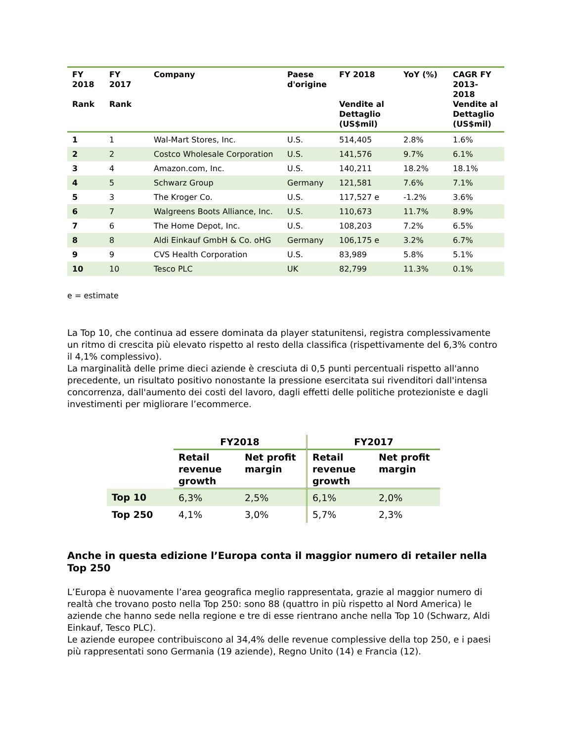| FY 2018 Rank | FY 2017 Rank | Company | Paese d'origine | FY 2018 Vendite al Dettaglio (US$mil) | YoY (%) | CAGR FY 2013-2018 Vendite al Dettaglio (US$mil) |
| --- | --- | --- | --- | --- | --- | --- |
| 1 | 1 | Wal-Mart Stores, Inc. | U.S. | 514,405 | 2.8% | 1.6% |
| 2 | 2 | Costco Wholesale Corporation | U.S. | 141,576 | 9.7% | 6.1% |
| 3 | 4 | Amazon.com, Inc. | U.S. | 140,211 | 18.2% | 18.1% |
| 4 | 5 | Schwarz Group | Germany | 121,581 | 7.6% | 7.1% |
| 5 | 3 | The Kroger Co. | U.S. | 117,527 e | -1.2% | 3.6% |
| 6 | 7 | Walgreens Boots Alliance, Inc. | U.S. | 110,673 | 11.7% | 8.9% |
| 7 | 6 | The Home Depot, Inc. | U.S. | 108,203 | 7.2% | 6.5% |
| 8 | 8 | Aldi Einkauf GmbH & Co. oHG | Germany | 106,175 e | 3.2% | 6.7% |
| 9 | 9 | CVS Health Corporation | U.S. | 83,989 | 5.8% | 5.1% |
| 10 | 10 | Tesco PLC | UK | 82,799 | 11.3% | 0.1% |
e = estimate
La Top 10, che continua ad essere dominata da player statunitensi, registra complessivamente un ritmo di crescita più elevato rispetto al resto della classifica (rispettivamente del 6,3% contro il 4,1% complessivo).
La marginalità delle prime dieci aziende è cresciuta di 0,5 punti percentuali rispetto all'anno precedente, un risultato positivo nonostante la pressione esercitata sui rivenditori dall'intensa concorrenza, dall'aumento dei costi del lavoro, dagli effetti delle politiche protezioniste e dagli investimenti per migliorare l’ecommerce.
| | FY2018 | | FY2017 | |
| --- | --- | --- | --- | --- |
| | Retail revenue growth | Net profit margin | Retail revenue growth | Net profit margin |
| Top 10 | 6,3% | 2,5% | 6,1% | 2,0% |
| Top 250 | 4,1% | 3,0% | 5,7% | 2,3% |
Anche in questa edizione l’Europa conta il maggior numero di retailer nella Top 250
L’Europa è nuovamente l’area geografica meglio rappresentata, grazie al maggior numero di realtà che trovano posto nella Top 250: sono 88 (quattro in più rispetto al Nord America) le aziende che hanno sede nella regione e tre di esse rientrano anche nella Top 10 (Schwarz, Aldi Einkauf, Tesco PLC).
Le aziende europee contribuiscono al 34,4% delle revenue complessive della top 250, e i paesi più rappresentati sono Germania (19 aziende), Regno Unito (14) e Francia (12).